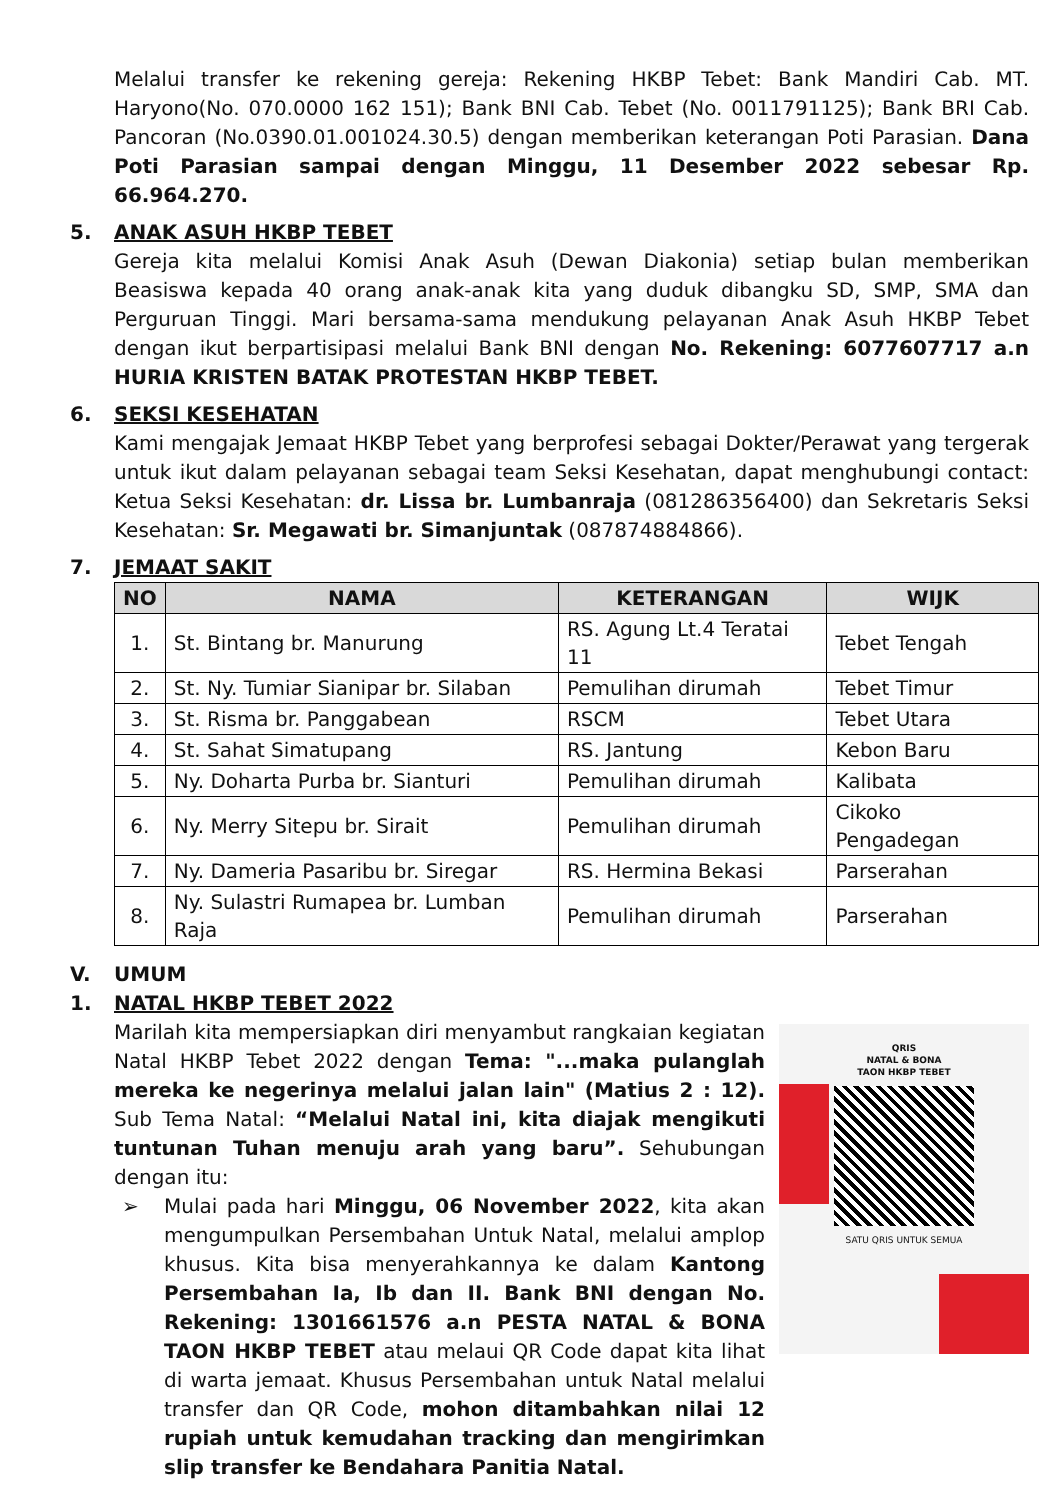Melalui transfer ke rekening gereja: Rekening HKBP Tebet: Bank Mandiri Cab. MT. Haryono(No. 070.0000 162 151); Bank BNI Cab. Tebet (No. 0011791125); Bank BRI Cab. Pancoran (No.0390.01.001024.30.5) dengan memberikan keterangan Poti Parasian. Dana Poti Parasian sampai dengan Minggu, 11 Desember 2022 sebesar Rp. 66.964.270.
5. ANAK ASUH HKBP TEBET
Gereja kita melalui Komisi Anak Asuh (Dewan Diakonia) setiap bulan memberikan Beasiswa kepada 40 orang anak-anak kita yang duduk dibangku SD, SMP, SMA dan Perguruan Tinggi. Mari bersama-sama mendukung pelayanan Anak Asuh HKBP Tebet dengan ikut berpartisipasi melalui Bank BNI dengan No. Rekening: 6077607717 a.n HURIA KRISTEN BATAK PROTESTAN HKBP TEBET.
6. SEKSI KESEHATAN
Kami mengajak Jemaat HKBP Tebet yang berprofesi sebagai Dokter/Perawat yang tergerak untuk ikut dalam pelayanan sebagai team Seksi Kesehatan, dapat menghubungi contact: Ketua Seksi Kesehatan: dr. Lissa br. Lumbanraja (081286356400) dan Sekretaris Seksi Kesehatan: Sr. Megawati br. Simanjuntak (087874884866).
7. JEMAAT SAKIT
| NO | NAMA | KETERANGAN | WIJK |
| --- | --- | --- | --- |
| 1. | St. Bintang br. Manurung | RS. Agung Lt.4 Teratai 11 | Tebet Tengah |
| 2. | St. Ny. Tumiar Sianipar br. Silaban | Pemulihan dirumah | Tebet Timur |
| 3. | St. Risma br. Panggabean | RSCM | Tebet Utara |
| 4. | St. Sahat Simatupang | RS. Jantung | Kebon Baru |
| 5. | Ny. Doharta Purba br. Sianturi | Pemulihan dirumah | Kalibata |
| 6. | Ny. Merry Sitepu br. Sirait | Pemulihan dirumah | Cikoko Pengadegan |
| 7. | Ny. Dameria Pasaribu br. Siregar | RS. Hermina Bekasi | Parserahan |
| 8. | Ny. Sulastri Rumapea br. Lumban Raja | Pemulihan dirumah | Parserahan |
V. UMUM
1. NATAL HKBP TEBET 2022
QRIS
NATAL & BONA
TAON HKBP TEBET
SATU QRIS UNTUK SEMUA
Marilah kita mempersiapkan diri menyambut rangkaian kegiatan Natal HKBP Tebet 2022 dengan Tema: "...maka pulanglah mereka ke negerinya melalui jalan lain" (Matius 2 : 12). Sub Tema Natal: “Melalui Natal ini, kita diajak mengikuti tuntunan Tuhan menuju arah yang baru”. Sehubungan dengan itu:
➢ Mulai pada hari Minggu, 06 November 2022, kita akan mengumpulkan Persembahan Untuk Natal, melalui amplop khusus. Kita bisa menyerahkannya ke dalam Kantong Persembahan Ia, Ib dan II. Bank BNI dengan No. Rekening: 1301661576 a.n PESTA NATAL & BONA TAON HKBP TEBET atau melaui QR Code dapat kita lihat di warta jemaat. Khusus Persembahan untuk Natal melalui transfer dan QR Code, mohon ditambahkan nilai 12 rupiah untuk kemudahan tracking dan mengirimkan slip transfer ke Bendahara Panitia Natal.